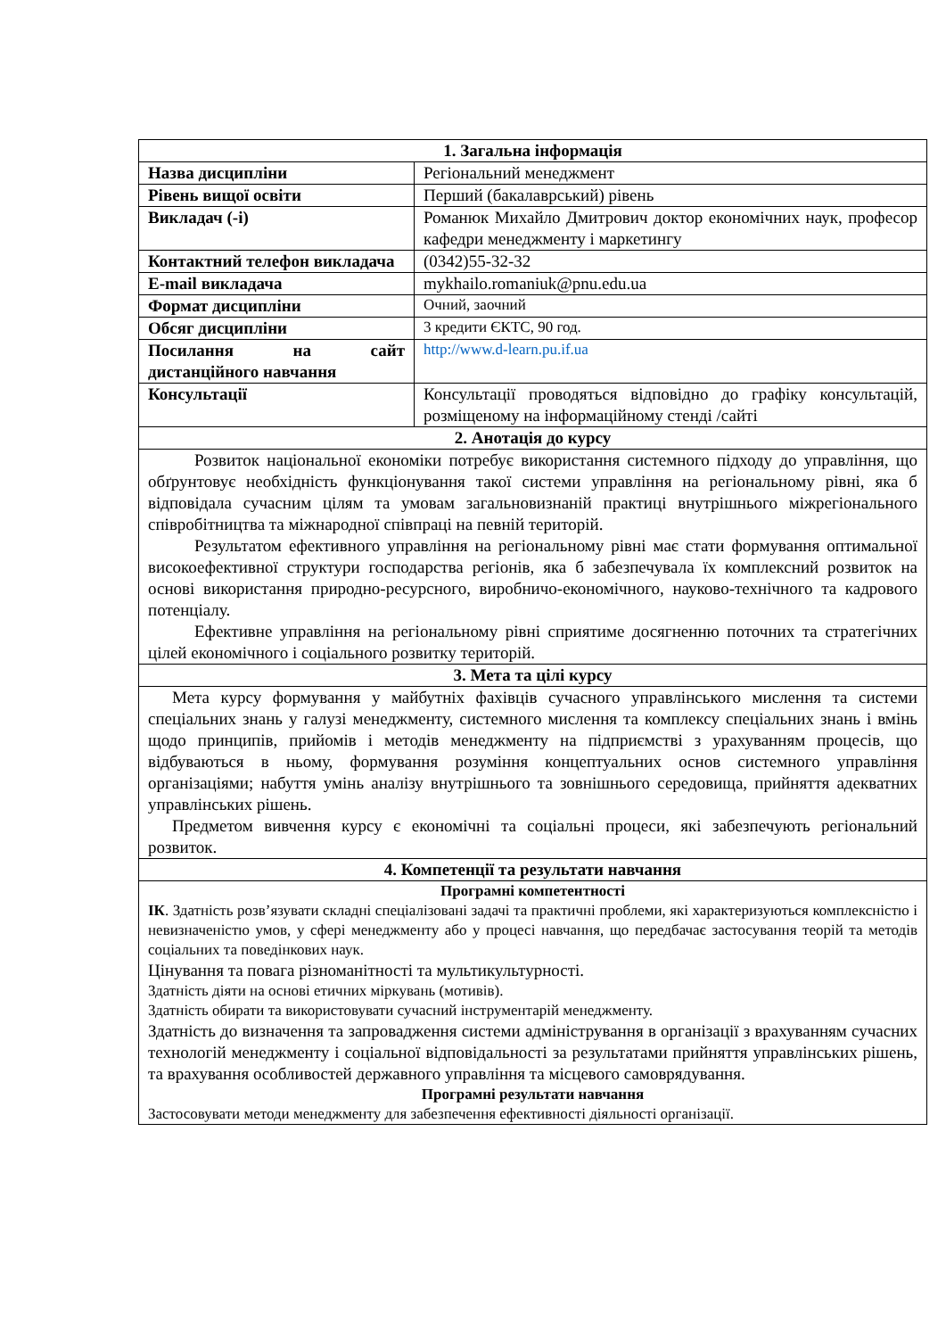| 1. Загальна інформація | |
| --- | --- |
| Назва дисципліни | Регіональний менеджмент |
| Рівень вищої освіти | Перший (бакалаврський) рівень |
| Викладач (-і) | Романюк Михайло Дмитрович доктор економічних наук, професор кафедри менеджменту і маркетингу |
| Контактний телефон викладача | (0342)55-32-32 |
| E-mail викладача | mykhailo.romaniuk@pnu.edu.ua |
| Формат дисципліни | Очний, заочний |
| Обсяг дисципліни | 3 кредити ЄКТС, 90 год. |
| Посилання на сайт дистанційного навчання | http://www.d-learn.pu.if.ua |
| Консультації | Консультації проводяться відповідно до графіку консультацій, розміщеному на інформаційному стенді /сайті |
| 2. Анотація до курсу | |
| Розвиток національної економіки потребує використання системного підходу до управління, що обґрунтовує необхідність функціонування такої системи управління на регіональному рівні, яка б відповідала сучасним цілям та умовам загальновизнаній практиці внутрішнього міжрегіонального співробітництва та міжнародної співпраці на певній територій. Результатом ефективного управління на регіональному рівні має стати формування оптимальної високоефективної структури господарства регіонів, яка б забезпечувала їх комплексний розвиток на основі використання природно-ресурсного, виробничо-економічного, науково-технічного та кадрового потенціалу. Ефективне управління на регіональному рівні сприятиме досягненню поточних та стратегічних цілей економічного і соціального розвитку територій. | |
| 3. Мета та цілі курсу | |
| Мета курсу формування у майбутніх фахівців сучасного управлінського мислення та системи спеціальних знань у галузі менеджменту, системного мислення та комплексу спеціальних знань і вмінь щодо принципів, прийомів і методів менеджменту на підприємстві з урахуванням процесів, що відбуваються в ньому, формування розуміння концептуальних основ системного управління організаціями; набуття умінь аналізу внутрішнього та зовнішнього середовища, прийняття адекватних управлінських рішень. Предметом вивчення курсу є економічні та соціальні процеси, які забезпечують регіональний розвиток. | |
| 4. Компетенції та результати навчання | |
| Програмні компетентності ІК . Здатність розв’язувати складні спеціалізовані задачі та практичні проблеми, які характеризуються комплексністю і невизначеністю умов, у сфері менеджменту або у процесі навчання, що передбачає застосування теорій та методів соціальних та поведінкових наук. Цінування та повага різноманітності та мультикультурності. Здатність діяти на основі етичних міркувань (мотивів). Здатність обирати та використовувати сучасний інструментарій менеджменту. Здатність до визначення та запровадження системи адміністрування в організації з врахуванням сучасних технологій менеджменту і соціальної відповідальності за результатами прийняття управлінських рішень, та врахування особливостей державного управління та місцевого самоврядування. Програмні результати навчання Застосовувати методи менеджменту для забезпечення ефективності діяльності організації. | |